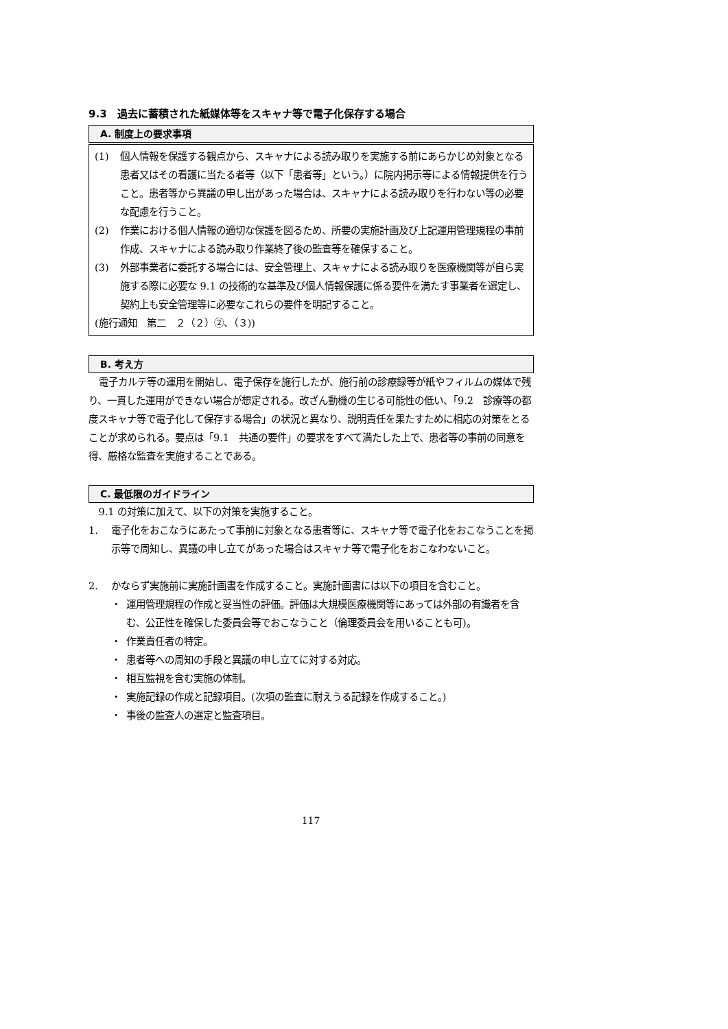9.3　過去に蓄積された紙媒体等をスキャナ等で電子化保存する場合
A. 制度上の要求事項
(1) 個人情報を保護する観点から、スキャナによる読み取りを実施する前にあらかじめ対象となる患者又はその看護に当たる者等（以下「患者等」という。）に院内掲示等による情報提供を行うこと。患者等から異議の申し出があった場合は、スキャナによる読み取りを行わない等の必要な配慮を行うこと。
(2) 作業における個人情報の適切な保護を図るため、所要の実施計画及び上記運用管理規程の事前作成、スキャナによる読み取り作業終了後の監査等を確保すること。
(3) 外部事業者に委託する場合には、安全管理上、スキャナによる読み取りを医療機関等が自ら実施する際に必要な 9.1 の技術的な基準及び個人情報保護に係る要件を満たす事業者を選定し、契約上も安全管理等に必要なこれらの要件を明記すること。
(施行通知　第二　２（２）②、（３))
B. 考え方
電子カルテ等の運用を開始し、電子保存を施行したが、施行前の診療録等が紙やフィルムの媒体で残り、一貫した運用ができない場合が想定される。改ざん動機の生じる可能性の低い、「9.2　診療等の都度スキャナ等で電子化して保存する場合」の状況と異なり、説明責任を果たすために相応の対策をとることが求められる。要点は「9.1　共通の要件」の要求をすべて満たした上で、患者等の事前の同意を得、厳格な監査を実施することである。
C. 最低限のガイドライン
9.1 の対策に加えて、以下の対策を実施すること。
1. 電子化をおこなうにあたって事前に対象となる患者等に、スキャナ等で電子化をおこなうことを掲示等で周知し、異議の申し立てがあった場合はスキャナ等で電子化をおこなわないこと。
2. かならず実施前に実施計画書を作成すること。実施計画書には以下の項目を含むこと。
・ 運用管理規程の作成と妥当性の評価。評価は大規模医療機関等にあっては外部の有識者を含む、公正性を確保した委員会等でおこなうこと（倫理委員会を用いることも可)。
・ 作業責任者の特定。
・ 患者等への周知の手段と異議の申し立てに対する対応。
・ 相互監視を含む実施の体制。
・ 実施記録の作成と記録項目。(次項の監査に耐えうる記録を作成すること。)
・ 事後の監査人の選定と監査項目。
117